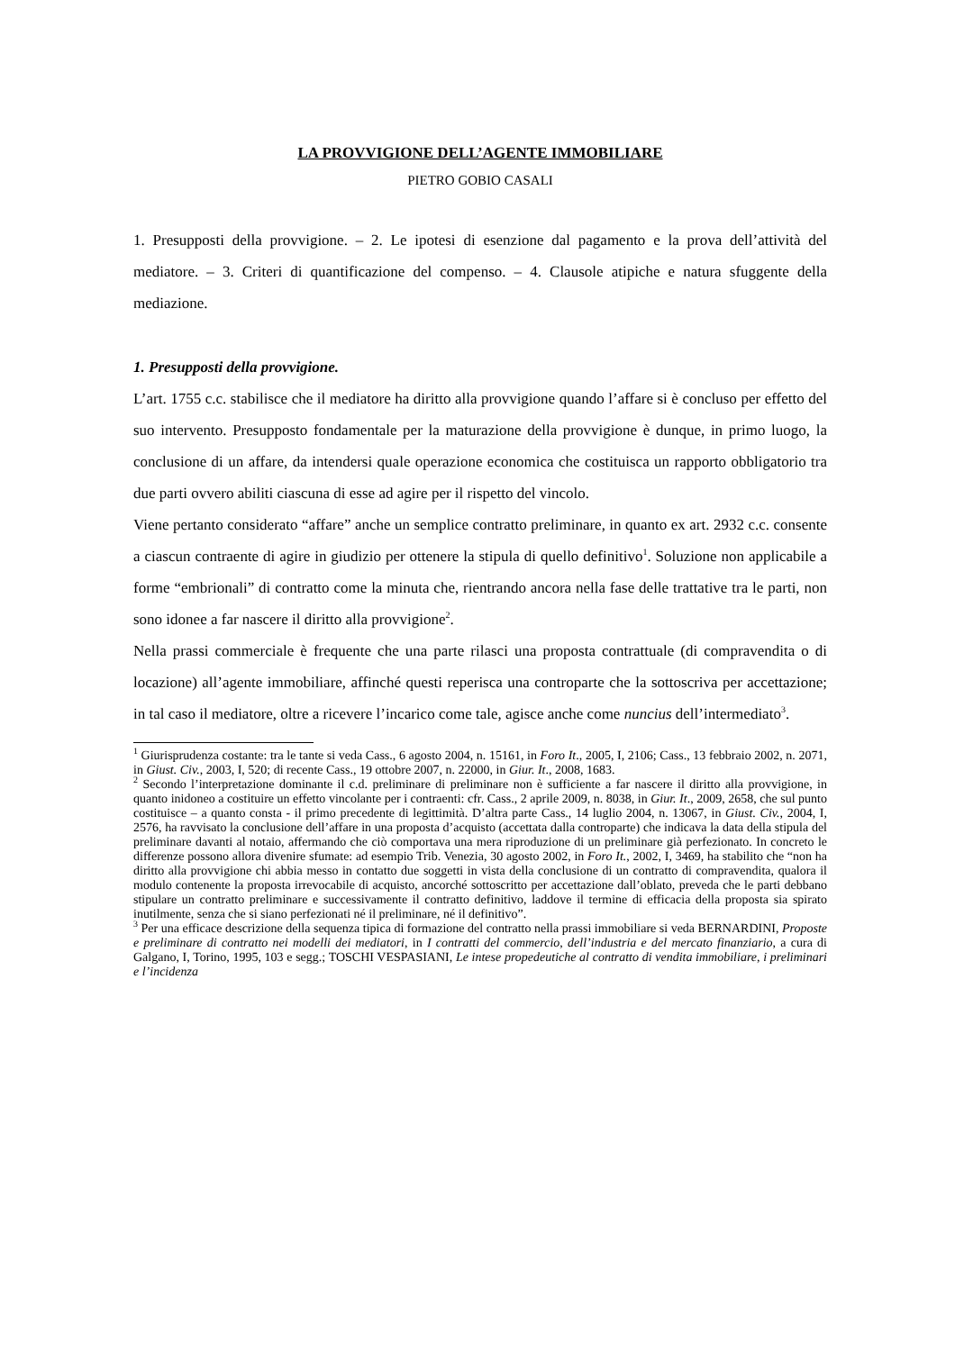LA PROVVIGIONE DELL’AGENTE IMMOBILIARE
PIETRO GOBIO CASALI
1. Presupposti della provvigione. – 2. Le ipotesi di esenzione dal pagamento e la prova dell’attività del mediatore. – 3. Criteri di quantificazione del compenso. – 4. Clausole atipiche e natura sfuggente della mediazione.
1. Presupposti della provvigione.
L’art. 1755 c.c. stabilisce che il mediatore ha diritto alla provvigione quando l’affare si è concluso per effetto del suo intervento. Presupposto fondamentale per la maturazione della provvigione è dunque, in primo luogo, la conclusione di un affare, da intendersi quale operazione economica che costituisca un rapporto obbligatorio tra due parti ovvero abiliti ciascuna di esse ad agire per il rispetto del vincolo.
Viene pertanto considerato “affare” anche un semplice contratto preliminare, in quanto ex art. 2932 c.c. consente a ciascun contraente di agire in giudizio per ottenere la stipula di quello definitivo<sup>1</sup>. Soluzione non applicabile a forme “embrionali” di contratto come la minuta che, rientrando ancora nella fase delle trattative tra le parti, non sono idonee a far nascere il diritto alla provvigione<sup>2</sup>.
Nella prassi commerciale è frequente che una parte rilasci una proposta contrattuale (di compravendita o di locazione) all’agente immobiliare, affinché questi reperisca una controparte che la sottoscriva per accettazione; in tal caso il mediatore, oltre a ricevere l’incarico come tale, agisce anche come nuncius dell’intermediato<sup>3</sup>.
<sup>1</sup> Giurisprudenza costante: tra le tante si veda Cass., 6 agosto 2004, n. 15161, in Foro It., 2005, I, 2106; Cass., 13 febbraio 2002, n. 2071, in Giust. Civ., 2003, I, 520; di recente Cass., 19 ottobre 2007, n. 22000, in Giur. It., 2008, 1683.
<sup>2</sup> Secondo l’interpretazione dominante il c.d. preliminare di preliminare non è sufficiente a far nascere il diritto alla provvigione, in quanto inidoneo a costituire un effetto vincolante per i contraenti: cfr. Cass., 2 aprile 2009, n. 8038, in Giur. It., 2009, 2658, che sul punto costituisce – a quanto consta - il primo precedente di legittimità. D’altra parte Cass., 14 luglio 2004, n. 13067, in Giust. Civ., 2004, I, 2576, ha ravvisato la conclusione dell’affare in una proposta d’acquisto (accettata dalla controparte) che indicava la data della stipula del preliminare davanti al notaio, affermando che ciò comportava una mera riproduzione di un preliminare già perfezionato. In concreto le differenze possono allora divenire sfumate: ad esempio Trib. Venezia, 30 agosto 2002, in Foro It., 2002, I, 3469, ha stabilito che “non ha diritto alla provvigione chi abbia messo in contatto due soggetti in vista della conclusione di un contratto di compravendita, qualora il modulo contenente la proposta irrevocabile di acquisto, ancorché sottoscritto per accettazione dall’oblato, preveda che le parti debbano stipulare un contratto preliminare e successivamente il contratto definitivo, laddove il termine di efficacia della proposta sia spirato inutilmente, senza che si siano perfezionati né il preliminare, né il definitivo”.
<sup>3</sup> Per una efficace descrizione della sequenza tipica di formazione del contratto nella prassi immobiliare si veda BERNARDINI, Proposte e preliminare di contratto nei modelli dei mediatori, in I contratti del commercio, dell’industria e del mercato finanziario, a cura di Galgano, I, Torino, 1995, 103 e segg.; TOSCHI VESPASIANI, Le intese propedeutiche al contratto di vendita immobiliare, i preliminari e l’incidenza